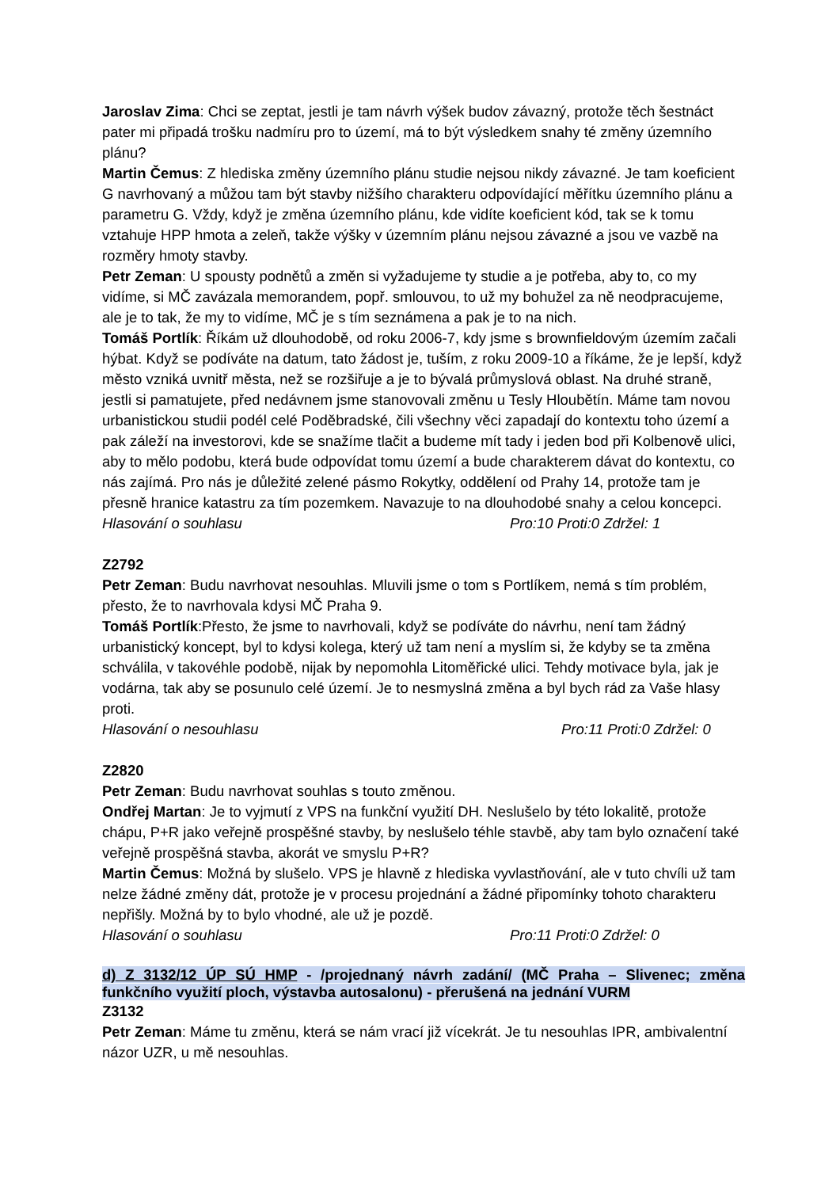Jaroslav Zima: Chci se zeptat, jestli je tam návrh výšek budov závazný, protože těch šestnáct pater mi připadá trošku nadmíru pro to území, má to být výsledkem snahy té změny územního plánu?
Martin Čemus: Z hlediska změny územního plánu studie nejsou nikdy závazné. Je tam koeficient G navrhovaný a můžou tam být stavby nižšího charakteru odpovídající měřítku územního plánu a parametru G. Vždy, když je změna územního plánu, kde vidíte koeficient kód, tak se k tomu vztahuje HPP hmota a zeleň, takže výšky v územním plánu nejsou závazné a jsou ve vazbě na rozměry hmoty stavby.
Petr Zeman: U spousty podnětů a změn si vyžadujeme ty studie a je potřeba, aby to, co my vidíme, si MČ zavázala memorandem, popř. smlouvou, to už my bohužel za ně neodpracujeme, ale je to tak, že my to vidíme, MČ je s tím seznámena a pak je to na nich.
Tomáš Portlík: Říkám už dlouhodobě, od roku 2006-7, kdy jsme s brownfieldovým územím začali hýbat. Když se podíváte na datum, tato žádost je, tuším, z roku 2009-10 a říkáme, že je lepší, když město vzniká uvnitř města, než se rozšiřuje a je to bývalá průmyslová oblast. Na druhé straně, jestli si pamatujete, před nedávnem jsme stanovovali změnu u Tesly Hloubětín. Máme tam novou urbanistickou studii podél celé Poděbradské, čili všechny věci zapadají do kontextu toho území a pak záleží na investorovi, kde se snažíme tlačit a budeme mít tady i jeden bod při Kolbenově ulici, aby to mělo podobu, která bude odpovídat tomu území a bude charakterem dávat do kontextu, co nás zajímá. Pro nás je důležité zelené pásmo Rokytky, oddělení od Prahy 14, protože tam je přesně hranice katastru za tím pozemkem. Navazuje to na dlouhodobé snahy a celou koncepci.
Hlasování o souhlasu Pro:10 Proti:0 Zdržel: 1
Z2792
Petr Zeman: Budu navrhovat nesouhlas. Mluvili jsme o tom s Portlíkem, nemá s tím problém, přesto, že to navrhovala kdysi MČ Praha 9.
Tomáš Portlík:Přesto, že jsme to navrhovali, když se podíváte do návrhu, není tam žádný urbanistický koncept, byl to kdysi kolega, který už tam není a myslím si, že kdyby se ta změna schválila, v takovéhle podobě, nijak by nepomohla Litoměřické ulici. Tehdy motivace byla, jak je vodárna, tak aby se posunulo celé území. Je to nesmyslná změna a byl bych rád za Vaše hlasy proti.
Hlasování o nesouhlasu Pro:11 Proti:0 Zdržel: 0
Z2820
Petr Zeman: Budu navrhovat souhlas s touto změnou.
Ondřej Martan: Je to vyjmutí z VPS na funkční využití DH. Neslušelo by této lokalitě, protože chápu, P+R jako veřejně prospěšné stavby, by neslušelo téhle stavbě, aby tam bylo označení také veřejně prospěšná stavba, akorát ve smyslu P+R?
Martin Čemus: Možná by slušelo. VPS je hlavně z hlediska vyvlastňování, ale v tuto chvíli už tam nelze žádné změny dát, protože je v procesu projednání a žádné připomínky tohoto charakteru nepřišly. Možná by to bylo vhodné, ale už je pozdě.
Hlasování o souhlasu Pro:11 Proti:0 Zdržel: 0
d) Z 3132/12 ÚP SÚ HMP - /projednaný návrh zadání/ (MČ Praha – Slivenec; změna funkčního využití ploch, výstavba autosalonu) - přerušená na jednání VURM
Z3132
Petr Zeman: Máme tu změnu, která se nám vrací již vícekrát. Je tu nesouhlas IPR, ambivalentní názor UZR, u mě nesouhlas.